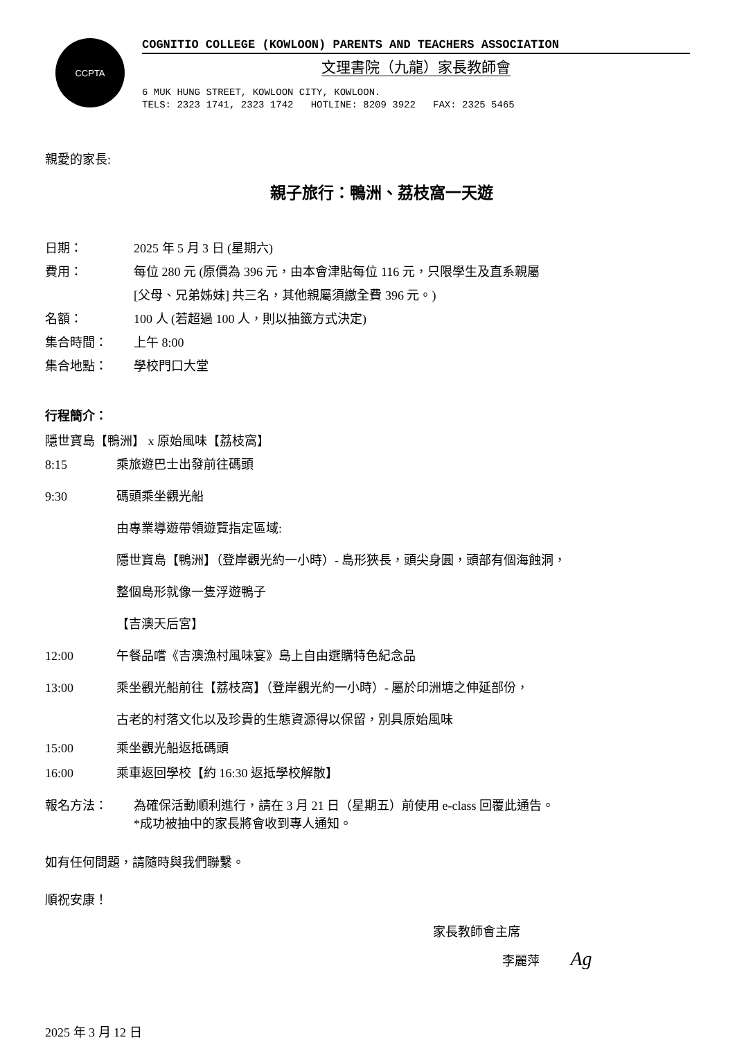CCPTA
COGNITIO COLLEGE (KOWLOON) PARENTS AND TEACHERS ASSOCIATION
文理書院（九龍）家長教師會
6 MUK HUNG STREET, KOWLOON CITY, KOWLOON. TELS: 2323 1741, 2323 1742 HOTLINE: 8209 3922 FAX: 2325 5465
親愛的家長:
親子旅行：鴨洲、荔枝窩一天遊
日期： 2025 年 5 月 3 日 (星期六)
費用： 每位 280 元 (原價為 396 元，由本會津貼每位 116 元，只限學生及直系親屬
[父母、兄弟姊妹] 共三名，其他親屬須繳全費 396 元。)
名額： 100 人 (若超過 100 人，則以抽籤方式決定)
集合時間： 上午 8:00
集合地點： 學校門口大堂
行程簡介：
隱世寶島【鴨洲】 x 原始風味【荔枝窩】
8:15 乘旅遊巴士出發前往碼頭
9:30 碼頭乘坐觀光船
由專業導遊帶領遊覽指定區域:
隱世寶島【鴨洲】（登岸觀光約一小時）- 島形狹長，頭尖身圓，頭部有個海蝕洞，
整個島形就像一隻浮遊鴨子
【吉澳天后宮】
12:00 午餐品嚐《吉澳漁村風味宴》島上自由選購特色紀念品
13:00 乘坐觀光船前往【荔枝窩】（登岸觀光約一小時）- 屬於印洲塘之伸延部份，
古老的村落文化以及珍貴的生態資源得以保留，別具原始風味
15:00 乘坐觀光船返抵碼頭
16:00 乘車返回學校【約 16:30 返抵學校解散】
報名方法： 為確保活動順利進行，請在 3 月 21 日（星期五）前使用 e-class 回覆此通告。
*成功被抽中的家長將會收到專人通知。
如有任何問題，請隨時與我們聯繫。
順祝安康！
家長教師會主席
李麗萍 Ag
2025 年 3 月 12 日